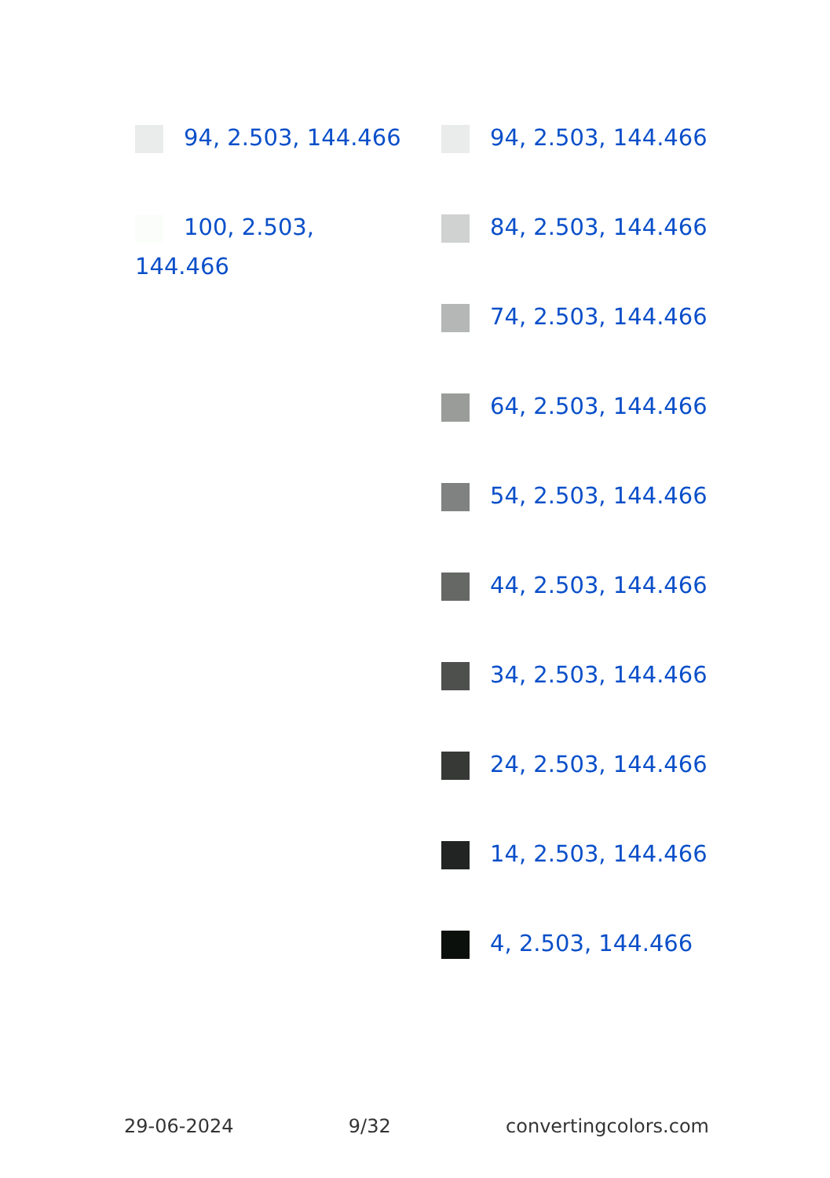94, 2.503, 144.466
100, 2.503, 144.466
94, 2.503, 144.466
84, 2.503, 144.466
74, 2.503, 144.466
64, 2.503, 144.466
54, 2.503, 144.466
44, 2.503, 144.466
34, 2.503, 144.466
24, 2.503, 144.466
14, 2.503, 144.466
4, 2.503, 144.466
29-06-2024 9/32 convertingcolors.com